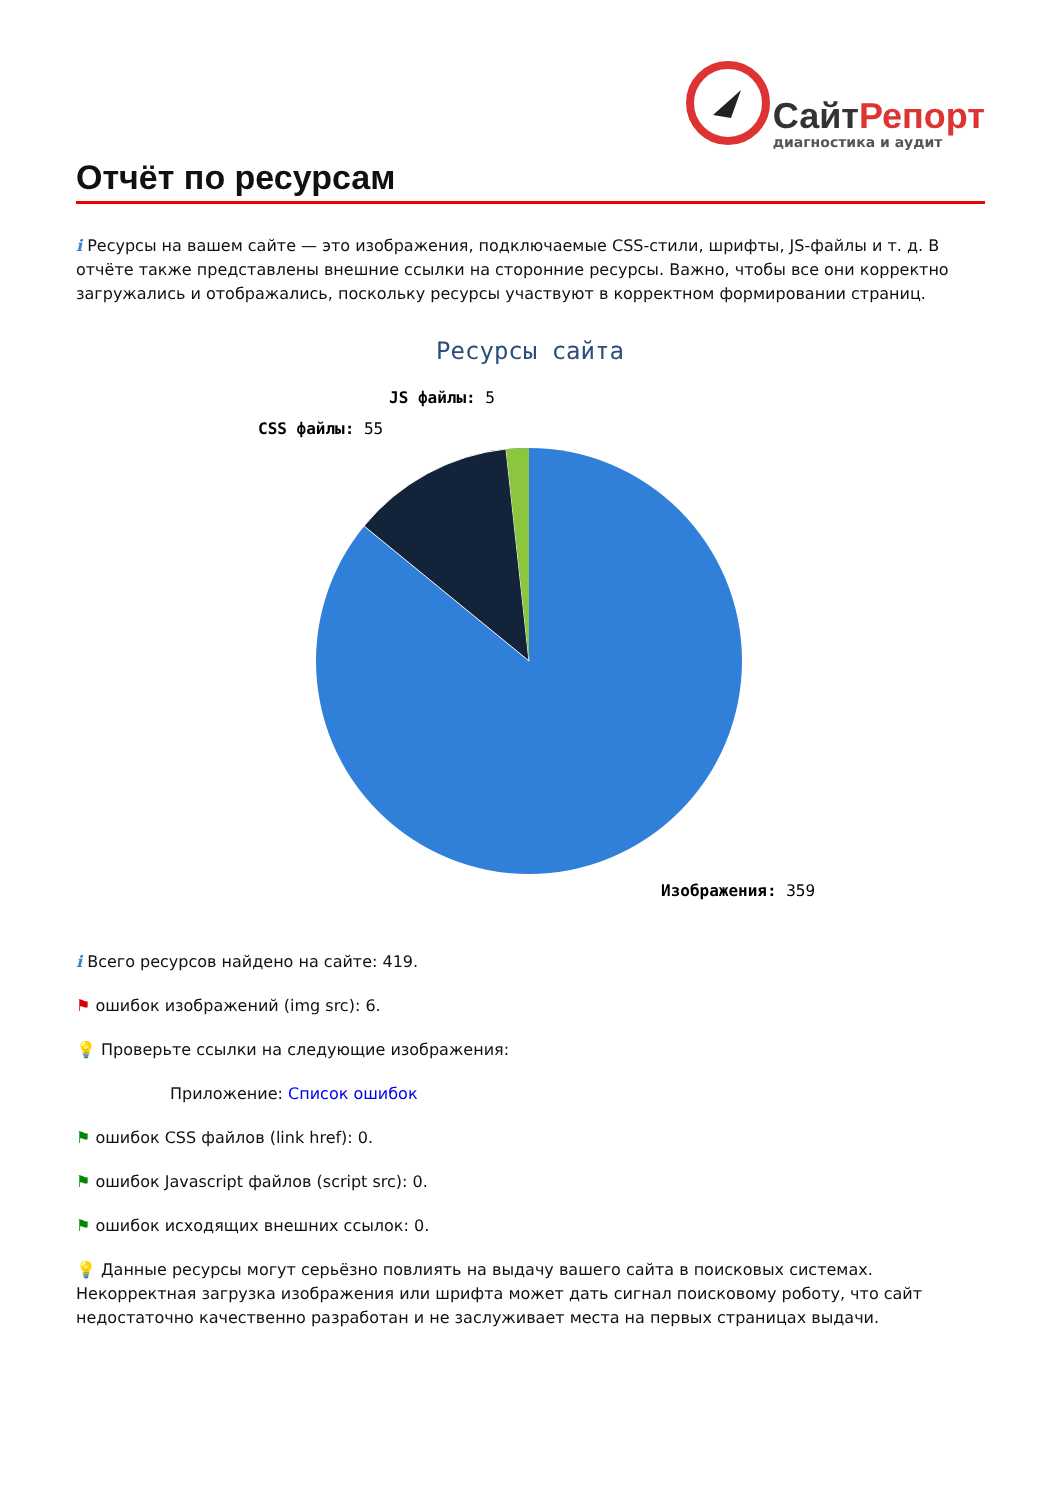СайтРепорт
диагностика и аудит
Отчёт по ресурсам
i Ресурсы на вашем сайте — это изображения, подключаемые CSS-стили, шрифты, JS-файлы и т. д. В отчёте также представлены внешние ссылки на сторонние ресурсы. Важно, чтобы все они корректно загружались и отображались, поскольку ресурсы участвуют в корректном формировании страниц.
Ресурсы сайта
CSS файлы: 55
JS файлы: 5
Изображения: 359
i Всего ресурсов найдено на сайте: 419.
⚑ ошибок изображений (img src): 6.
💡 Проверьте ссылки на следующие изображения:
Приложение: Список ошибок
⚑ ошибок CSS файлов (link href): 0.
⚑ ошибок Javascript файлов (script src): 0.
⚑ ошибок исходящих внешних ссылок: 0.
💡 Данные ресурсы могут серьёзно повлиять на выдачу вашего сайта в поисковых системах. Некорректная загрузка изображения или шрифта может дать сигнал поисковому роботу, что сайт недостаточно качественно разработан и не заслуживает места на первых страницах выдачи.